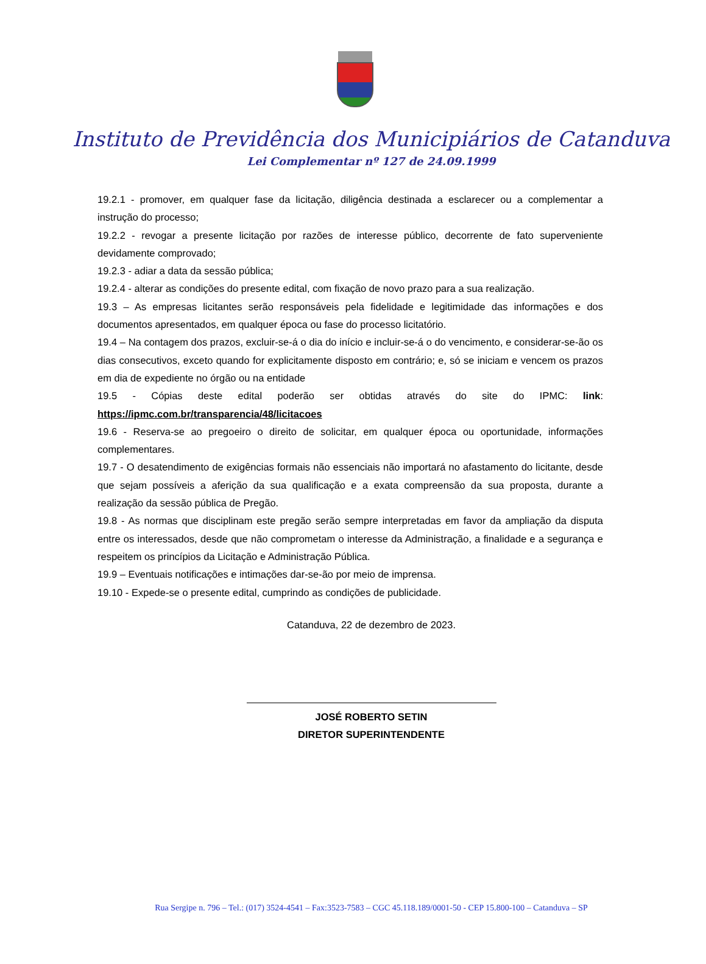Instituto de Previdência dos Municipiários de Catanduva
Lei Complementar nº 127 de 24.09.1999
19.2.1 - promover, em qualquer fase da licitação, diligência destinada a esclarecer ou a complementar a instrução do processo;
19.2.2 - revogar a presente licitação por razões de interesse público, decorrente de fato superveniente devidamente comprovado;
19.2.3 - adiar a data da sessão pública;
19.2.4 - alterar as condições do presente edital, com fixação de novo prazo para a sua realização.
19.3 – As empresas licitantes serão responsáveis pela fidelidade e legitimidade das informações e dos documentos apresentados, em qualquer época ou fase do processo licitatório.
19.4 – Na contagem dos prazos, excluir-se-á o dia do início e incluir-se-á o do vencimento, e considerar-se-ão os dias consecutivos, exceto quando for explicitamente disposto em contrário; e, só se iniciam e vencem os prazos em dia de expediente no órgão ou na entidade
19.5 - Cópias deste edital poderão ser obtidas através do site do IPMC: link: https://ipmc.com.br/transparencia/48/licitacoes
19.6 - Reserva-se ao pregoeiro o direito de solicitar, em qualquer época ou oportunidade, informações complementares.
19.7 - O desatendimento de exigências formais não essenciais não importará no afastamento do licitante, desde que sejam possíveis a aferição da sua qualificação e a exata compreensão da sua proposta, durante a realização da sessão pública de Pregão.
19.8 - As normas que disciplinam este pregão serão sempre interpretadas em favor da ampliação da disputa entre os interessados, desde que não comprometam o interesse da Administração, a finalidade e a segurança e respeitem os princípios da Licitação e Administração Pública.
19.9 – Eventuais notificações e intimações dar-se-ão por meio de imprensa.
19.10 - Expede-se o presente edital, cumprindo as condições de publicidade.
Catanduva, 22 de dezembro de 2023.
JOSÉ ROBERTO SETIN
DIRETOR SUPERINTENDENTE
Rua Sergipe n. 796 – Tel.: (017) 3524-4541 – Fax:3523-7583 – CGC 45.118.189/0001-50 - CEP 15.800-100 – Catanduva – SP